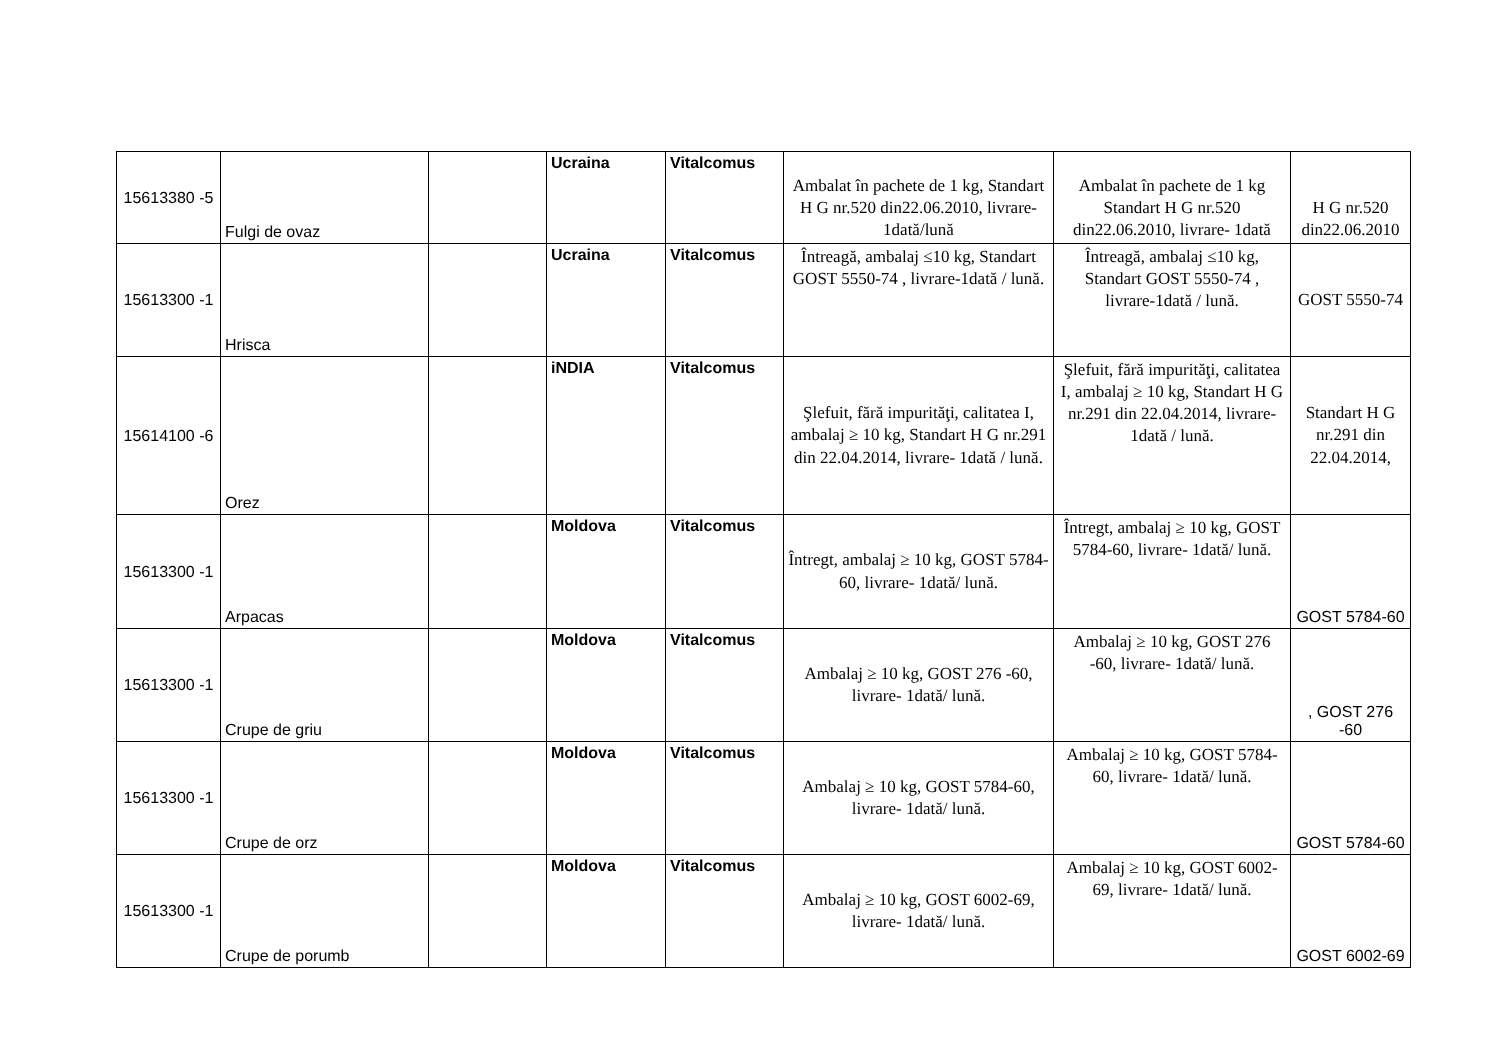| 15613380 -5 | Fulgi de ovaz | | Ucraina | Vitalcomus | Ambalat în pachete de 1 kg, Standart H G nr.520 din22.06.2010, livrare- 1dată/lună | Ambalat în pachete de 1 kg Standart H G nr.520 din22.06.2010, livrare- 1dată | H G nr.520 din22.06.2010 |
| 15613300 -1 | Hrisca | | Ucraina | Vitalcomus | Întreagă, ambalaj ≤10 kg, Standart GOST 5550-74 , livrare-1dată / lună. | Întreagă, ambalaj ≤10 kg, Standart GOST 5550-74 , livrare-1dată / lună. | GOST 5550-74 |
| 15614100 -6 | Orez | | iNDIA | Vitalcomus | Şlefuit, fără impurităţi, calitatea I, ambalaj ≥ 10 kg, Standart H G nr.291 din 22.04.2014, livrare- 1dată / lună. | Şlefuit, fără impurităţi, calitatea I, ambalaj ≥ 10 kg, Standart H G nr.291 din 22.04.2014, livrare- 1dată / lună. | Standart H G nr.291 din 22.04.2014, |
| 15613300 -1 | Arpacas | | Moldova | Vitalcomus | Întregt, ambalaj ≥ 10 kg, GOST 5784-60, livrare- 1dată/ lună. | Întregt, ambalaj ≥ 10 kg, GOST 5784-60, livrare- 1dată/ lună. | GOST 5784-60 |
| 15613300 -1 | Crupe de griu | | Moldova | Vitalcomus | Ambalaj ≥ 10 kg, GOST 276 -60, livrare- 1dată/ lună. | Ambalaj ≥ 10 kg, GOST 276 -60, livrare- 1dată/ lună. | , GOST 276 -60 |
| 15613300 -1 | Crupe de orz | | Moldova | Vitalcomus | Ambalaj ≥ 10 kg, GOST 5784-60, livrare- 1dată/ lună. | Ambalaj ≥ 10 kg, GOST 5784-60, livrare- 1dată/ lună. | GOST 5784-60 |
| 15613300 -1 | Crupe de porumb | | Moldova | Vitalcomus | Ambalaj ≥ 10 kg, GOST 6002-69, livrare- 1dată/ lună. | Ambalaj ≥ 10 kg, GOST 6002-69, livrare- 1dată/ lună. | GOST 6002-69 |